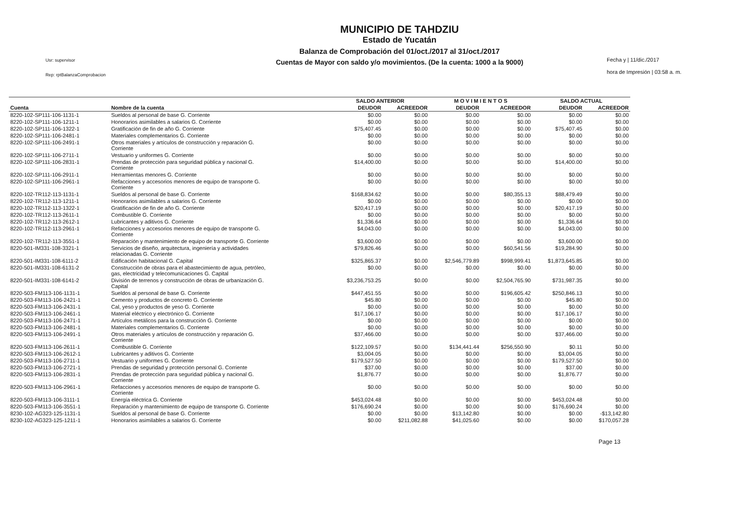Usr: supervisor
Rep: rptBalanzaComprobacion
MUNICIPIO DE TAHDZIU
Estado de Yucatán
Balanza de Comprobación del 01/oct./2017 al 31/oct./2017
Cuentas de Mayor con saldo y/o movimientos. (De la cuenta: 1000 a la 9000)
Fecha y | 11/dic./2017
hora de Impresión | 03:58 a. m.
| | | SALDO ANTERIOR | | M O V I M I E N T O S | | SALDO ACTUAL | |
| --- | --- | --- | --- | --- | --- | --- | --- |
| Cuenta | Nombre de la cuenta | DEUDOR | ACREEDOR | DEUDOR | ACREEDOR | DEUDOR | ACREEDOR |
| 8220-102-SP111-106-1131-1 | Sueldos al personal de base G. Corriente | $0.00 | $0.00 | $0.00 | $0.00 | $0.00 | $0.00 |
| 8220-102-SP111-106-1211-1 | Honorarios asimilables a salarios G. Corriente | $0.00 | $0.00 | $0.00 | $0.00 | $0.00 | $0.00 |
| 8220-102-SP111-106-1322-1 | Gratificación de fin de año G. Corriente | $75,407.45 | $0.00 | $0.00 | $0.00 | $75,407.45 | $0.00 |
| 8220-102-SP111-106-2481-1 | Materiales complementarios G. Corriente | $0.00 | $0.00 | $0.00 | $0.00 | $0.00 | $0.00 |
| 8220-102-SP111-106-2491-1 | Otros materiales y artículos de construcción y reparación G. Corriente | $0.00 | $0.00 | $0.00 | $0.00 | $0.00 | $0.00 |
| 8220-102-SP111-106-2711-1 | Vestuario y uniformes G. Corriente | $0.00 | $0.00 | $0.00 | $0.00 | $0.00 | $0.00 |
| 8220-102-SP111-106-2831-1 | Prendas de protección para seguridad pública y nacional G. Corriente | $14,400.00 | $0.00 | $0.00 | $0.00 | $14,400.00 | $0.00 |
| 8220-102-SP111-106-2911-1 | Herramientas menores G. Corriente | $0.00 | $0.00 | $0.00 | $0.00 | $0.00 | $0.00 |
| 8220-102-SP111-106-2961-1 | Refacciones y accesorios menores de equipo de transporte G. Corriente | $0.00 | $0.00 | $0.00 | $0.00 | $0.00 | $0.00 |
| 8220-102-TR112-113-1131-1 | Sueldos al personal de base G. Corriente | $168,834.62 | $0.00 | $0.00 | $80,355.13 | $88,479.49 | $0.00 |
| 8220-102-TR112-113-1211-1 | Honorarios asimilables a salarios G. Corriente | $0.00 | $0.00 | $0.00 | $0.00 | $0.00 | $0.00 |
| 8220-102-TR112-113-1322-1 | Gratificación de fin de año G. Corriente | $20,417.19 | $0.00 | $0.00 | $0.00 | $20,417.19 | $0.00 |
| 8220-102-TR112-113-2611-1 | Combustible G. Corriente | $0.00 | $0.00 | $0.00 | $0.00 | $0.00 | $0.00 |
| 8220-102-TR112-113-2612-1 | Lubricantes y aditivos G. Corriente | $1,336.64 | $0.00 | $0.00 | $0.00 | $1,336.64 | $0.00 |
| 8220-102-TR112-113-2961-1 | Refacciones y accesorios menores de equipo de transporte G. Corriente | $4,043.00 | $0.00 | $0.00 | $0.00 | $4,043.00 | $0.00 |
| 8220-102-TR112-113-3551-1 | Reparación y mantenimiento de equipo de transporte G. Corriente | $3,600.00 | $0.00 | $0.00 | $0.00 | $3,600.00 | $0.00 |
| 8220-501-IM331-108-3321-1 | Servicios de diseño, arquitectura, ingeniería y actividades relacionadas G. Corriente | $79,826.46 | $0.00 | $0.00 | $60,541.56 | $19,284.90 | $0.00 |
| 8220-501-IM331-108-6111-2 | Edificación habitacional G. Capital | $325,865.37 | $0.00 | $2,546,779.89 | $998,999.41 | $1,873,645.85 | $0.00 |
| 8220-501-IM331-108-6131-2 | Construcción de obras para el abastecimiento de agua, petróleo, gas, electricidad y telecomunicaciones G. Capital | $0.00 | $0.00 | $0.00 | $0.00 | $0.00 | $0.00 |
| 8220-501-IM331-108-6141-2 | División de terrenos y construcción de obras de urbanización G. Capital | $3,236,753.25 | $0.00 | $0.00 | $2,504,765.90 | $731,987.35 | $0.00 |
| 8220-503-FM113-106-1131-1 | Sueldos al personal de base G. Corriente | $447,451.55 | $0.00 | $0.00 | $196,605.42 | $250,846.13 | $0.00 |
| 8220-503-FM113-106-2421-1 | Cemento y productos de concreto G. Corriente | $45.80 | $0.00 | $0.00 | $0.00 | $45.80 | $0.00 |
| 8220-503-FM113-106-2431-1 | Cal, yeso y productos de yeso G. Corriente | $0.00 | $0.00 | $0.00 | $0.00 | $0.00 | $0.00 |
| 8220-503-FM113-106-2461-1 | Material eléctrico y electrónico G. Corriente | $17,106.17 | $0.00 | $0.00 | $0.00 | $17,106.17 | $0.00 |
| 8220-503-FM113-106-2471-1 | Artículos metálicos para la construcción G. Corriente | $0.00 | $0.00 | $0.00 | $0.00 | $0.00 | $0.00 |
| 8220-503-FM113-106-2481-1 | Materiales complementarios G. Corriente | $0.00 | $0.00 | $0.00 | $0.00 | $0.00 | $0.00 |
| 8220-503-FM113-106-2491-1 | Otros materiales y artículos de construcción y reparación G. Corriente | $37,466.00 | $0.00 | $0.00 | $0.00 | $37,466.00 | $0.00 |
| 8220-503-FM113-106-2611-1 | Combustible G. Corriente | $122,109.57 | $0.00 | $134,441.44 | $256,550.90 | $0.11 | $0.00 |
| 8220-503-FM113-106-2612-1 | Lubricantes y aditivos G. Corriente | $3,004.05 | $0.00 | $0.00 | $0.00 | $3,004.05 | $0.00 |
| 8220-503-FM113-106-2711-1 | Vestuario y uniformes G. Corriente | $179,527.50 | $0.00 | $0.00 | $0.00 | $179,527.50 | $0.00 |
| 8220-503-FM113-106-2721-1 | Prendas de seguridad y protección personal G. Corriente | $37.00 | $0.00 | $0.00 | $0.00 | $37.00 | $0.00 |
| 8220-503-FM113-106-2831-1 | Prendas de protección para seguridad pública y nacional G. Corriente | $1,876.77 | $0.00 | $0.00 | $0.00 | $1,876.77 | $0.00 |
| 8220-503-FM113-106-2961-1 | Refacciones y accesorios menores de equipo de transporte G. Corriente | $0.00 | $0.00 | $0.00 | $0.00 | $0.00 | $0.00 |
| 8220-503-FM113-106-3111-1 | Energía eléctrica G. Corriente | $453,024.48 | $0.00 | $0.00 | $0.00 | $453,024.48 | $0.00 |
| 8220-503-FM113-106-3551-1 | Reparación y mantenimiento de equipo de transporte G. Corriente | $176,690.24 | $0.00 | $0.00 | $0.00 | $176,690.24 | $0.00 |
| 8230-102-AG323-125-1131-1 | Sueldos al personal de base G. Corriente | $0.00 | $0.00 | $13,142.80 | $0.00 | $0.00 | -$13,142.80 |
| 8230-102-AG323-125-1211-1 | Honorarios asimilables a salarios G. Corriente | $0.00 | $211,082.88 | $41,025.60 | $0.00 | $0.00 | $170,057.28 |
Page 13